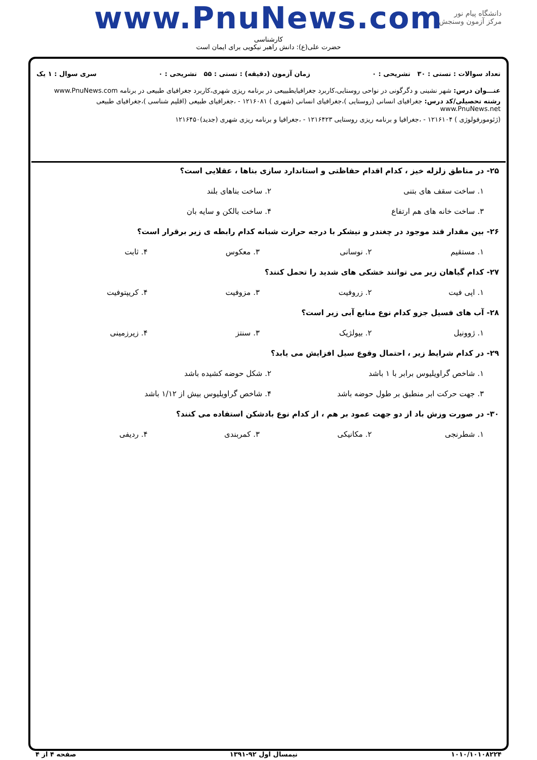www.PnuNews.com
کارشناسی
حضرت علی(ع): دانش راهبر نیکویی برای ایمان است
دانشگاه پیام نور
مرکز آزمون وسنجش
تعداد سوالات : تستی : ۳۰ تشریحی : ۰ زمان آزمون (دقیقه) : تستی : ۵۵ تشریحی : ۰ سری سوال : ۱ یک
عنـــوان درس: شهر نشینی و دگرگونی در نواحی روستایی،کاربرد جغرافیایطبییعی در برنامه ریزی شهری،کاربرد جغرافیای طبیعی در برنامه www.PnuNews.com
رشته تحصیلی/کد درس: جغرافیای انسانی (روستایی )،جغرافیای انسانی (شهری ) ۱۲۱۶۰۸۱ - ،جغرافیای طبیعی (اقلیم شناسی )،جغرافیای طبیعی www.PnuNews.net
(ژئومورفولوژی ) ۱۲۱۶۱۰۴ - ،جغرافیا و برنامه ریزی روستایی ۱۲۱۶۴۲۳ - ،جغرافیا و برنامه ریزی شهری (جدید)۱۲۱۶۴۵۰
۲۵- در مناطق زلزله خیز ، کدام اقدام حفاظتی و استاندارد سازی بناها ، عقلایی است؟
۱. ساخت سقف های بتنی ۲. ساخت بناهای بلند
۳. ساخت خانه های هم ارتفاع ۴. ساخت بالکن و سایه بان
۲۶- بین مقدار قند موجود در چغندر و نیشکر با درجه حرارت شبانه کدام رابطه ی زیر برقرار است؟
۱. مستقیم ۲. نوسانی ۳. معکوس ۴. ثابت
۲۷- کدام گیاهان زیر می توانند خشکی های شدید را تحمل کنند؟
۱. اپی فیت ۲. زروفیت ۳. مزوفیت ۴. کریپتوفیت
۲۸- آب های فسیل جزو کدام نوع منابع آبی زیر است؟
۱. ژوونیل ۲. بیولژیک ۳. سنتز ۴. زیرزمینی
۲۹- در کدام شرایط زیر ، احتمال وقوع سیل افزایش می یابد؟
۱. شاخص گراویلیوس برابر با ۱ باشد ۲. شکل حوضه کشیده باشد
۳. جهت حرکت ابر منطبق بر طول حوضه باشد ۴. شاخص گراویلیوس بیش از ۱/۱۲ باشد
۳۰- در صورت وزش باد از دو جهت عمود بر هم ، از کدام نوع بادشکن استفاده می کنند؟
۱. شطرنجی ۲. مکانیکی ۳. کمربندی ۴. ردیفی
۱۰۱۰/۱۰۱۰۸۲۲۴ نیمسال اول ۹۲-۱۳۹۱ صفحه ۴ از ۴